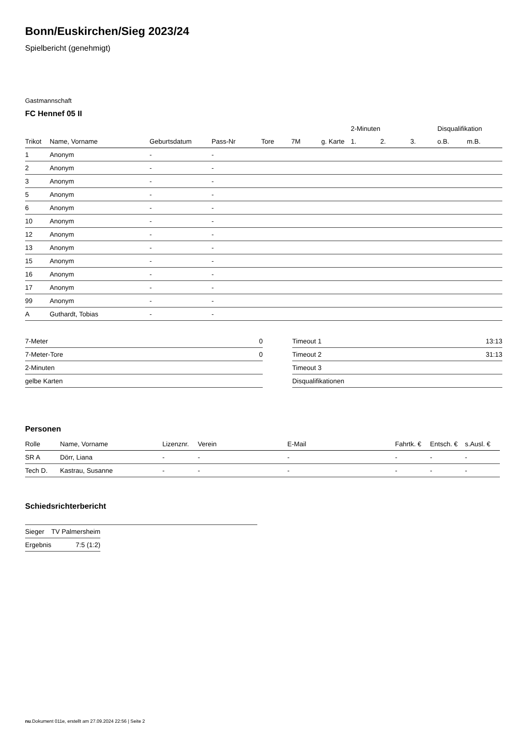Bonn/Euskirchen/Sieg 2023/24
Spielbericht (genehmigt)
Gastmannschaft
FC Hennef 05 II
| | | | | | | | 2-Minuten | | | Disqualifikation | |
| --- | --- | --- | --- | --- | --- | --- | --- | --- | --- | --- | --- |
| Trikot | Name, Vorname | Geburtsdatum | Pass-Nr | Tore | 7M | g. Karte | 1. | 2. | 3. | o.B. | m.B. |
| 1 | Anonym | - | - | | | | | | | | |
| 2 | Anonym | - | - | | | | | | | | |
| 3 | Anonym | - | - | | | | | | | | |
| 5 | Anonym | - | - | | | | | | | | |
| 6 | Anonym | - | - | | | | | | | | |
| 10 | Anonym | - | - | | | | | | | | |
| 12 | Anonym | - | - | | | | | | | | |
| 13 | Anonym | - | - | | | | | | | | |
| 15 | Anonym | - | - | | | | | | | | |
| 16 | Anonym | - | - | | | | | | | | |
| 17 | Anonym | - | - | | | | | | | | |
| 99 | Anonym | - | - | | | | | | | | |
| A | Guthardt, Tobias | - | - | | | | | | | | |
| 7-Meter | 0 |
| 7-Meter-Tore | 0 |
| 2-Minuten | |
| gelbe Karten | |
| Timeout 1 | 13:13 |
| Timeout 2 | 31:13 |
| Timeout 3 | |
| Disqualifikationen | |
Personen
| Rolle | Name, Vorname | Lizenznr. | Verein | E-Mail | Fahrtk. € | Entsch. € | s.Ausl. € |
| --- | --- | --- | --- | --- | --- | --- | --- |
| SR A | Dörr, Liana | - | - | - | - | - | - |
| Tech D. | Kastrau, Susanne | - | - | - | - | - | - |
Schiedsrichterbericht
| Sieger | TV Palmersheim |
| Ergebnis | 7:5 (1:2) |
nu.Dokument 011e, erstellt am 27.09.2024 22:56 | Seite 2